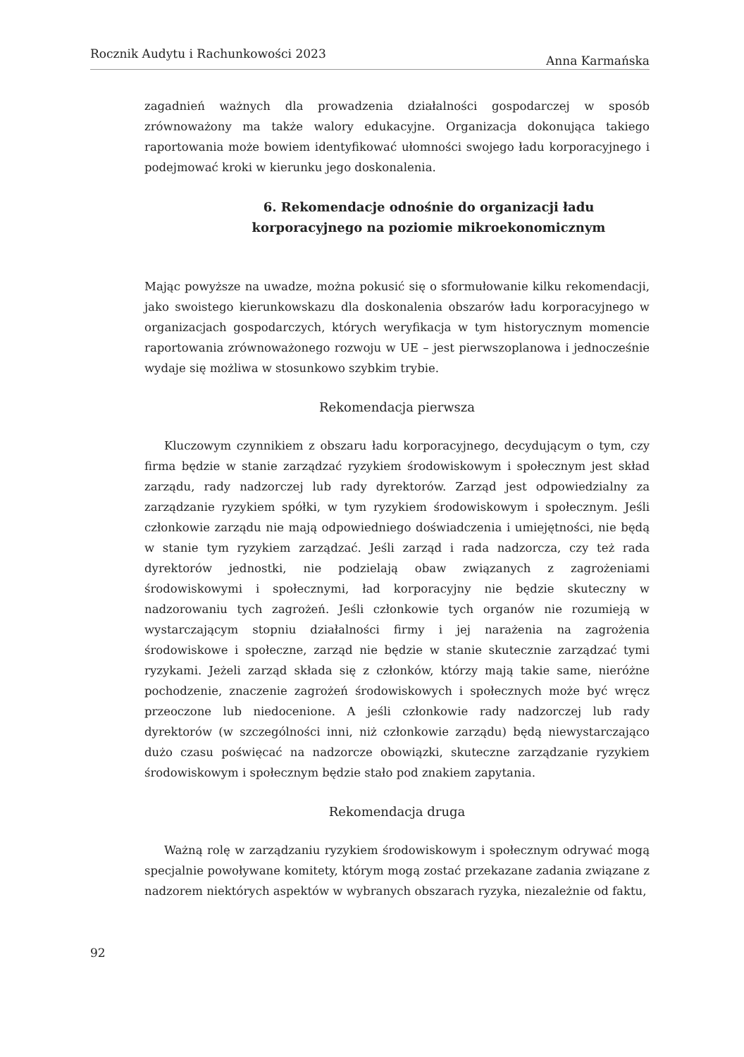Rocznik Audytu i Rachunkowości 2023 Anna Karmańska
zagadnień ważnych dla prowadzenia działalności gospodarczej w sposób zrównoważony ma także walory edukacyjne. Organizacja dokonująca takiego raportowania może bowiem identyfikować ułomności swojego ładu korporacyjnego i podejmować kroki w kierunku jego doskonalenia.
6. Rekomendacje odnośnie do organizacji ładu korporacyjnego na poziomie mikroekonomicznym
Mając powyższe na uwadze, można pokusić się o sformułowanie kilku rekomendacji, jako swoistego kierunkowskazu dla doskonalenia obszarów ładu korporacyjnego w organizacjach gospodarczych, których weryfikacja w tym historycznym momencie raportowania zrównoważonego rozwoju w UE – jest pierwszoplanowa i jednocześnie wydaje się możliwa w stosunkowo szybkim trybie.
Rekomendacja pierwsza
Kluczowym czynnikiem z obszaru ładu korporacyjnego, decydującym o tym, czy firma będzie w stanie zarządzać ryzykiem środowiskowym i społecznym jest skład zarządu, rady nadzorczej lub rady dyrektorów. Zarząd jest odpowiedzialny za zarządzanie ryzykiem spółki, w tym ryzykiem środowiskowym i społecznym. Jeśli członkowie zarządu nie mają odpowiedniego doświadczenia i umiejętności, nie będą w stanie tym ryzykiem zarządzać. Jeśli zarząd i rada nadzorcza, czy też rada dyrektorów jednostki, nie podzielają obaw związanych z zagrożeniami środowiskowymi i społecznymi, ład korporacyjny nie będzie skuteczny w nadzorowaniu tych zagrożeń. Jeśli członkowie tych organów nie rozumieją w wystarczającym stopniu działalności firmy i jej narażenia na zagrożenia środowiskowe i społeczne, zarząd nie będzie w stanie skutecznie zarządzać tymi ryzykami. Jeżeli zarząd składa się z członków, którzy mają takie same, nieróżne pochodzenie, znaczenie zagrożeń środowiskowych i społecznych może być wręcz przeoczone lub niedocenione. A jeśli członkowie rady nadzorczej lub rady dyrektorów (w szczególności inni, niż członkowie zarządu) będą niewystarczająco dużo czasu poświęcać na nadzorcze obowiązki, skuteczne zarządzanie ryzykiem środowiskowym i społecznym będzie stało pod znakiem zapytania.
Rekomendacja druga
Ważną rolę w zarządzaniu ryzykiem środowiskowym i społecznym odrywać mogą specjalnie powoływane komitety, którym mogą zostać przekazane zadania związane z nadzorem niektórych aspektów w wybranych obszarach ryzyka, niezależnie od faktu,
92